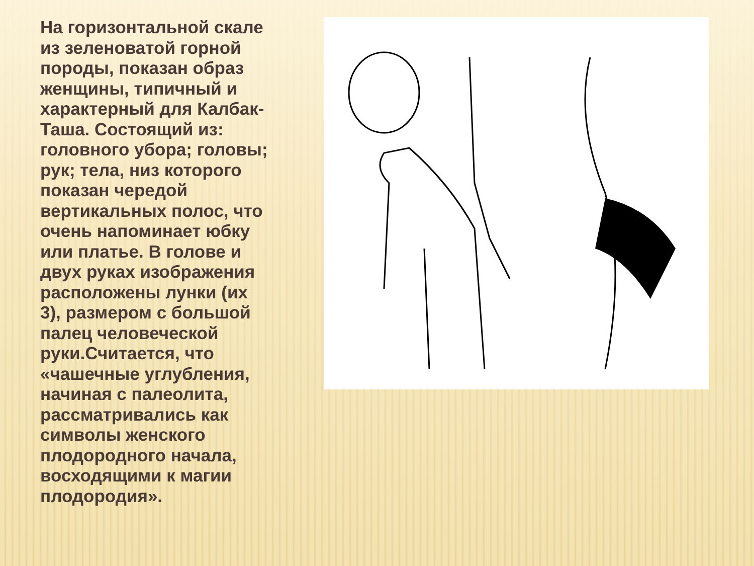На горизонтальной скале из зеленоватой горной породы, показан образ женщины, типичный и характерный для Калбак-Таша. Состоящий из: головного убора; головы; рук; тела, низ которого показан чередой вертикальных полос, что очень напоминает юбку или платье. В голове и двух руках изображения расположены лунки (их 3), размером с большой палец человеческой руки.Считается, что «чашечные углубления, начиная с палеолита, рассматривались как символы женского плодородного начала, восходящими к магии плодородия».